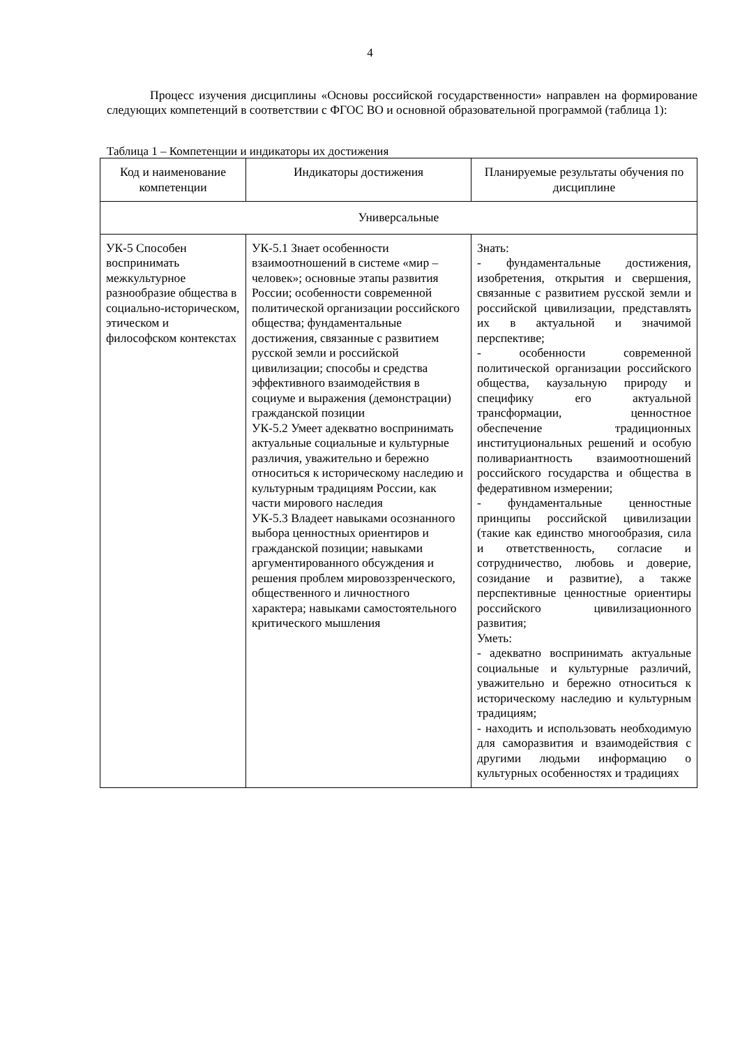4
Процесс изучения дисциплины «Основы российской государственности» направлен на формирование следующих компетенций в соответствии с ФГОС ВО и основной образовательной программой (таблица 1):
Таблица 1 – Компетенции и индикаторы их достижения
| Код и наименование компетенции | Индикаторы достижения | Планируемые результаты обучения по дисциплине |
| --- | --- | --- |
| Универсальные | | |
| УК-5 Способен воспринимать межкультурное разнообразие общества в социально-историческом, этическом и философском контекстах | УК-5.1 Знает особенности взаимоотношений в системе «мир – человек»; основные этапы развития России; особенности современной политической организации российского общества; фундаментальные достижения, связанные с развитием русской земли и российской цивилизации; способы и средства эффективного взаимодействия в социуме и выражения (демонстрации) гражданской позиции УК-5.2 Умеет адекватно воспринимать актуальные социальные и культурные различия, уважительно и бережно относиться к историческому наследию и культурным традициям России, как части мирового наследия УК-5.3 Владеет навыками осознанного выбора ценностных ориентиров и гражданской позиции; навыками аргументированного обсуждения и решения проблем мировоззренческого, общественного и личностного характера; навыками самостоятельного критического мышления | Знать: - фундаментальные достижения, изобретения, открытия и свершения, связанные с развитием русской земли и российской цивилизации, представлять их в актуальной и значимой перспективе; - особенности современной политической организации российского общества, каузальную природу и специфику его актуальной трансформации, ценностное обеспечение традиционных институциональных решений и особую поливариантность взаимоотношений российского государства и общества в федеративном измерении; - фундаментальные ценностные принципы российской цивилизации (такие как единство многообразия, сила и ответственность, согласие и сотрудничество, любовь и доверие, созидание и развитие), а также перспективные ценностные ориентиры российского цивилизационного развития; Уметь: - адекватно воспринимать актуальные социальные и культурные различий, уважительно и бережно относиться к историческому наследию и культурным традициям; - находить и использовать необходимую для саморазвития и взаимодействия с другими людьми информацию о культурных особенностях и традициях |